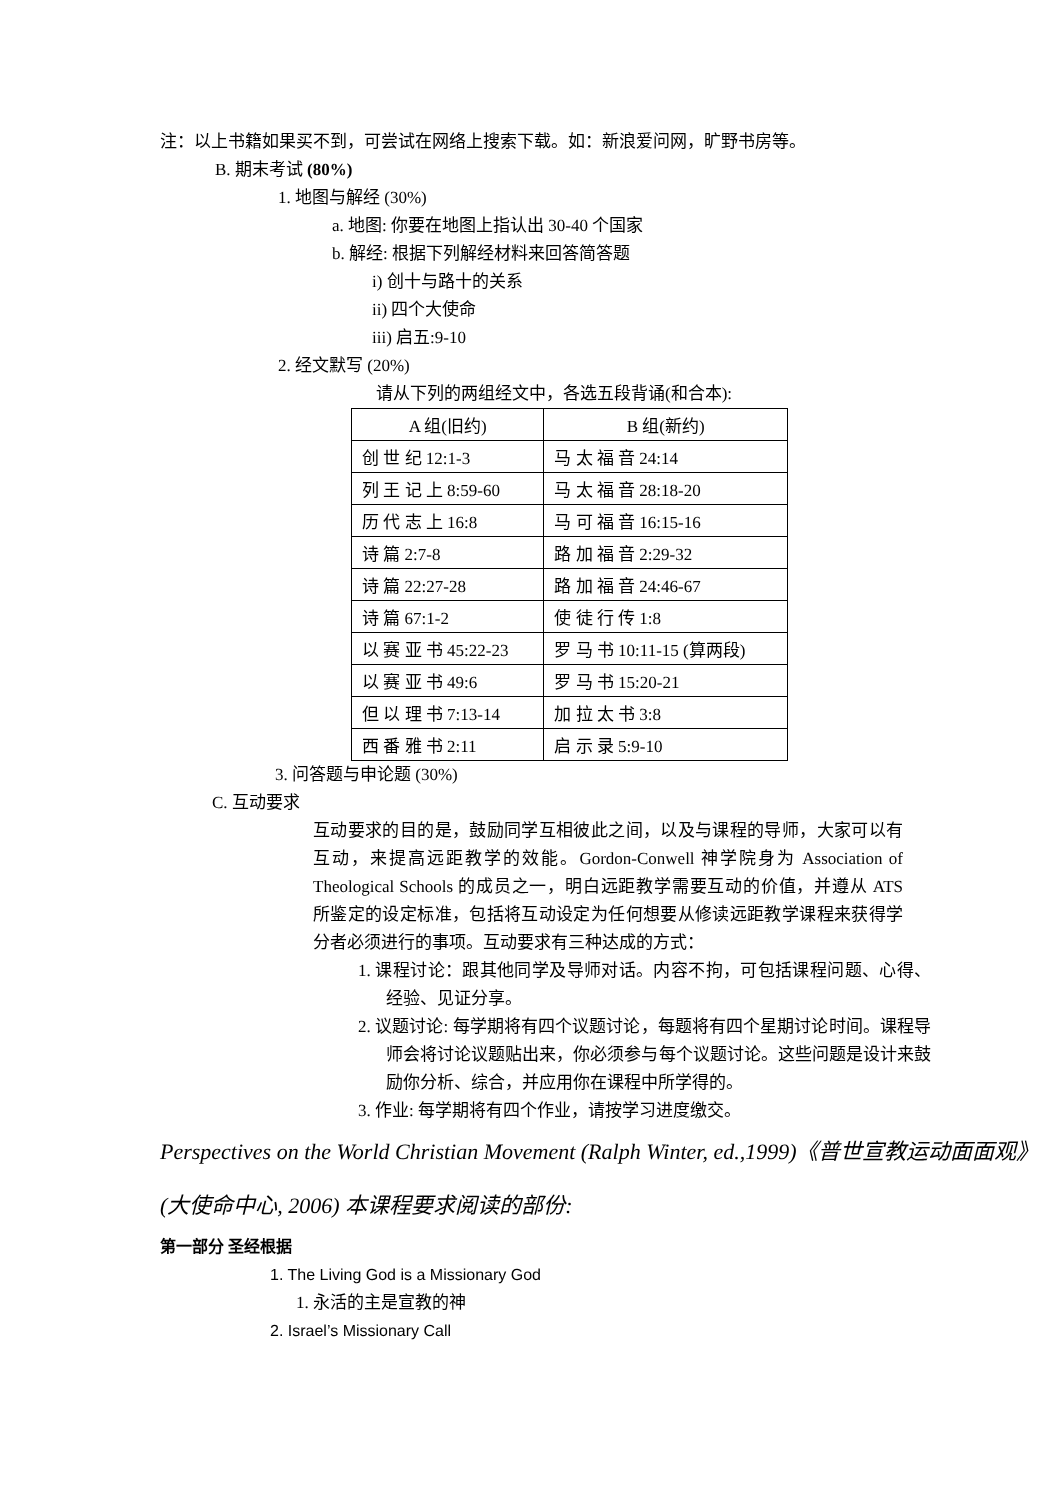注：以上书籍如果买不到，可尝试在网络上搜索下载。如：新浪爱问网，旷野书房等。
B. 期末考试 (80%)
1. 地图与解经 (30%)
a. 地图: 你要在地图上指认出 30-40 个国家
b. 解经: 根据下列解经材料来回答简答题
i) 创十与路十的关系
ii) 四个大使命
iii) 启五:9-10
2. 经文默写 (20%)
请从下列的两组经文中，各选五段背诵(和合本):
| A 组(旧约) | B 组(新约) |
| --- | --- |
| 创 世 纪 12:1-3 | 马 太 福 音 24:14 |
| 列 王 记 上 8:59-60 | 马 太 福 音 28:18-20 |
| 历 代 志 上 16:8 | 马 可 福 音 16:15-16 |
| 诗 篇 2:7-8 | 路 加 福 音 2:29-32 |
| 诗 篇 22:27-28 | 路 加 福 音 24:46-67 |
| 诗 篇 67:1-2 | 使 徒 行 传 1:8 |
| 以 赛 亚 书 45:22-23 | 罗 马 书 10:11-15 (算两段) |
| 以 赛 亚 书 49:6 | 罗 马 书 15:20-21 |
| 但 以 理 书 7:13-14 | 加 拉 太 书 3:8 |
| 西 番 雅 书 2:11 | 启 示 录 5:9-10 |
3. 问答题与申论题 (30%)
C. 互动要求
互动要求的目的是，鼓励同学互相彼此之间，以及与课程的导师，大家可以有互动，来提高远距教学的效能。Gordon-Conwell 神学院身为 Association of Theological Schools 的成员之一，明白远距教学需要互动的价值，并遵从 ATS 所鉴定的设定标准，包括将互动设定为任何想要从修读远距教学课程来获得学分者必须进行的事项。互动要求有三种达成的方式：
1. 课程讨论：跟其他同学及导师对话。内容不拘，可包括课程问题、心得、经验、见证分享。
2. 议题讨论: 每学期将有四个议题讨论，每题将有四个星期讨论时间。课程导师会将讨论议题贴出来，你必须参与每个议题讨论。这些问题是设计来鼓励你分析、综合，并应用你在课程中所学得的。
3. 作业: 每学期将有四个作业，请按学习进度缴交。
Perspectives on the World Christian Movement (Ralph Winter, ed.,1999)《普世宣教运动面面观》(大使命中心, 2006) 本课程要求阅读的部份:
第一部分 圣经根据
1. The Living God is a Missionary God
1. 永活的主是宣教的神
2. Israel’s Missionary Call